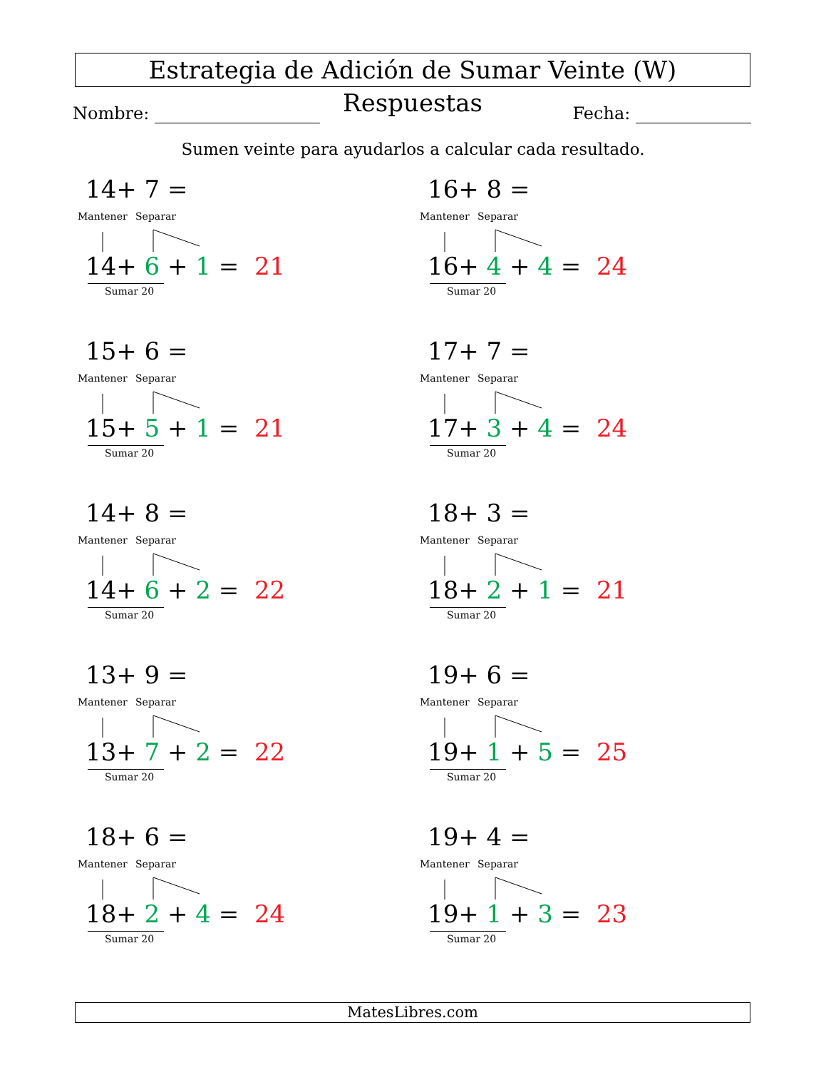Estrategia de Adición de Sumar Veinte (W) Respuestas
Nombre: Fecha:
Sumen veinte para ayudarlos a calcular cada resultado.
14+ 7 =
Mantener Separar
14+ 6 + 1 = 21
Sumar 20
16+ 8 =
Mantener Separar
16+ 4 + 4 = 24
Sumar 20
15+ 6 =
Mantener Separar
15+ 5 + 1 = 21
Sumar 20
17+ 7 =
Mantener Separar
17+ 3 + 4 = 24
Sumar 20
14+ 8 =
Mantener Separar
14+ 6 + 2 = 22
Sumar 20
18+ 3 =
Mantener Separar
18+ 2 + 1 = 21
Sumar 20
13+ 9 =
Mantener Separar
13+ 7 + 2 = 22
Sumar 20
19+ 6 =
Mantener Separar
19+ 1 + 5 = 25
Sumar 20
18+ 6 =
Mantener Separar
18+ 2 + 4 = 24
Sumar 20
19+ 4 =
Mantener Separar
19+ 1 + 3 = 23
Sumar 20
MatesLibres.com